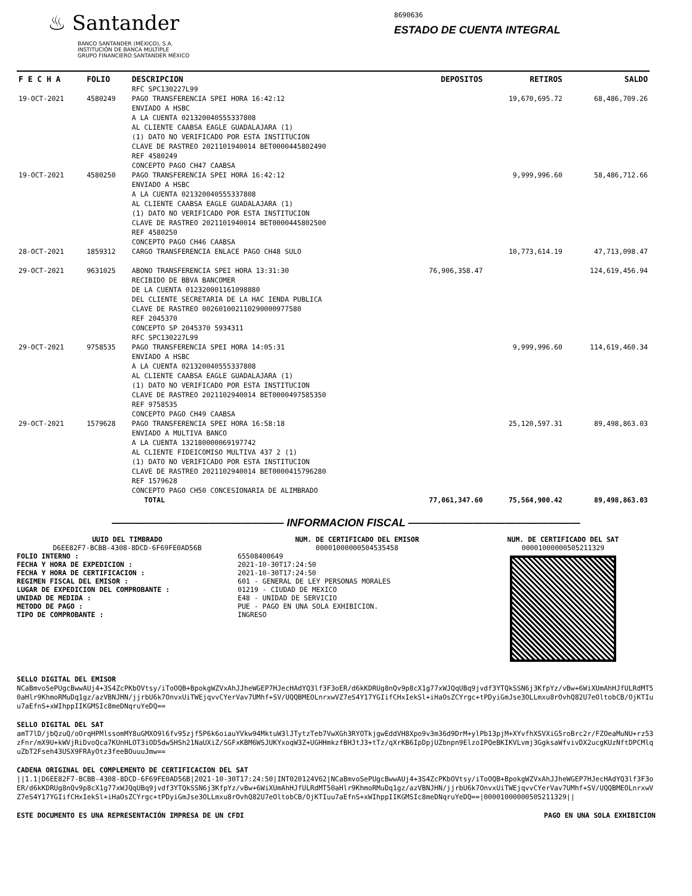♨ Santander
BANCO SANTANDER (MÉXICO), S.A.
INSTITUCIÓN DE BANCA MÚLTIPLE
GRUPO FINANCIERO SANTANDER MÉXICO
8690636
ESTADO DE CUENTA INTEGRAL
| F E C H A | FOLIO | DESCRIPCION | DEPOSITOS | RETIROS | SALDO |
| --- | --- | --- | --- | --- | --- |
| | | RFC SPC130227L99 | | | |
| 19-OCT-2021 | 4580249 | PAGO TRANSFERENCIA SPEI HORA 16:42:12 ENVIADO A HSBC A LA CUENTA 021320040555337808 AL CLIENTE CAABSA EAGLE GUADALAJARA (1) (1) DATO NO VERIFICADO POR ESTA INSTITUCION CLAVE DE RASTREO 2021101940014 BET0000445802490 REF 4580249 CONCEPTO PAGO CH47 CAABSA | | 19,670,695.72 | 68,486,709.26 |
| 19-OCT-2021 | 4580250 | PAGO TRANSFERENCIA SPEI HORA 16:42:12 ENVIADO A HSBC A LA CUENTA 021320040555337808 AL CLIENTE CAABSA EAGLE GUADALAJARA (1) (1) DATO NO VERIFICADO POR ESTA INSTITUCION CLAVE DE RASTREO 2021101940014 BET0000445802500 REF 4580250 CONCEPTO PAGO CH46 CAABSA | | 9,999,996.60 | 58,486,712.66 |
| 28-OCT-2021 | 1859312 | CARGO TRANSFERENCIA ENLACE PAGO CH48 SULO | | 10,773,614.19 | 47,713,098.47 |
| 29-OCT-2021 | 9631025 | ABONO TRANSFERENCIA SPEI HORA 13:31:30 RECIBIDO DE BBVA BANCOMER DE LA CUENTA 012320001161098880 DEL CLIENTE SECRETARIA DE LA HAC IENDA PUBLICA CLAVE DE RASTREO 002601002110290000977580 REF 2045370 CONCEPTO SP 2045370 5934311 RFC SPC130227L99 | 76,906,358.47 | | 124,619,456.94 |
| 29-OCT-2021 | 9758535 | PAGO TRANSFERENCIA SPEI HORA 14:05:31 ENVIADO A HSBC A LA CUENTA 021320040555337808 AL CLIENTE CAABSA EAGLE GUADALAJARA (1) (1) DATO NO VERIFICADO POR ESTA INSTITUCION CLAVE DE RASTREO 2021102940014 BET0000497585350 REF 9758535 CONCEPTO PAGO CH49 CAABSA | | 9,999,996.60 | 114,619,460.34 |
| 29-OCT-2021 | 1579628 | PAGO TRANSFERENCIA SPEI HORA 16:58:18 ENVIADO A MULTIVA BANCO A LA CUENTA 132180000069197742 AL CLIENTE FIDEICOMISO MULTIVA 437 2 (1) (1) DATO NO VERIFICADO POR ESTA INSTITUCION CLAVE DE RASTREO 2021102940014 BET0000415796280 REF 1579628 CONCEPTO PAGO CH50 CONCESIONARIA DE ALIMBRADO | | 25,120,597.31 | 89,498,863.03 |
| | | TOTAL | 77,061,347.60 | 75,564,900.42 | 89,498,863.03 |
———————————————— INFORMACION FISCAL ————————————————
UUID DEL TIMBRADO
D6EE82F7-BCBB-4308-8DCD-6F69FE0AD56B
FOLIO INTERNO :
FECHA Y HORA DE EXPEDICION :
FECHA Y HORA DE CERTIFICACION :
REGIMEN FISCAL DEL EMISOR :
LUGAR DE EXPEDICION DEL COMPROBANTE :
UNIDAD DE MEDIDA :
METODO DE PAGO :
TIPO DE COMPROBANTE :
NUM. DE CERTIFICADO DEL EMISOR
00001000000504535458
65508400649
2021-10-30T17:24:50
2021-10-30T17:24:50
601 - GENERAL DE LEY PERSONAS MORALES
01219 - CIUDAD DE MEXICO
E48 - UNIDAD DE SERVICIO
PUE - PAGO EN UNA SOLA EXHIBICION.
INGRESO
NUM. DE CERTIFICADO DEL SAT
00001000000505211329
SELLO DIGITAL DEL EMISOR
NCaBmvoSePUgcBwwAUj4+3S4ZcPKbOVtsy/iToOQB+BpokgWZVxAhJJheWGEP7HJecHAdYQ3lf3F3oER/d6kKDRUg8nQv9p8cX1g77xWJQqUBq9jvdf3YTQkSSN6j3KfpYz/vBw+6WiXUmAhHJfULRdMT50aHlr9KhmoRMuDq1gz/azVBNJHN/jjrbU6k7OnvxUiTWEjqvvCYerVav7UMhf+SV/UQQBMEOLnrxwVZ7eS4Y17YGIifCHxIekSl+iHaOsZCYrgc+tPDyiGmJse3OLLmxu8rOvhQ82U7eOltobCB/OjKTIuu7aEfnS+xWIhppIIKGMSIc8meDNqruYeDQ==
SELLO DIGITAL DEL SAT
amT7lD/jbQzuQ/oOrqHPMlssomMY8uGMXO9l6fv95zjf5P6k6oiauYVkw94MktuW3lJTytzTeb7VwXGh3RYOTkjgwEddVH8Xpo9v3m36d9DrM+ylPb13pjM+XYvfhXSVXiG5roBrc2r/FZOeaMuNU+rz53zFnr/mX9U+kWVjRiDvoQca7KUnHLOT3iOD5dw5HSh21NaUXiZ/SGFxKBM6WSJUKYxoqW3Z+UGHHmkzfBHJtJ3+tTz/qXrKB6IpDpjUZbnpn9ElzoIPQeBKIKVLvmj3GgksaWfvivDX2ucgKUzNftDPCMlquZbT2Fseh43USX9FRAyOtz3feeBOuuuJmw==
CADENA ORIGINAL DEL COMPLEMENTO DE CERTIFICACION DEL SAT
||1.1|D6EE82F7-BCBB-4308-8DCD-6F69FE0AD56B|2021-10-30T17:24:50|INT020124V62|NCaBmvoSePUgcBwwAUj4+3S4ZcPKbOVtsy/iToOQB+BpokgWZVxAhJJheWGEP7HJecHAdYQ3lf3F3oER/d6kKDRUg8nQv9p8cX1g77xWJQqUBq9jvdf3YTQkSSN6j3KfpYz/vBw+6WiXUmAhHJfULRdMT50aHlr9KhmoRMuDq1gz/azVBNJHN/jjrbU6k7OnvxUiTWEjqvvCYerVav7UMhf+SV/UQQBMEOLnrxwVZ7eS4Y17YGIifCHxIekSl+iHaOsZCYrgc+tPDyiGmJse3OLLmxu8rOvhQ82U7eOltobCB/OjKTIuu7aEfnS+xWIhppIIKGMSIc8meDNqruYeDQ==|00001000000505211329||
ESTE DOCUMENTO ES UNA REPRESENTACIÓN IMPRESA DE UN CFDI PAGO EN UNA SOLA EXHIBICION